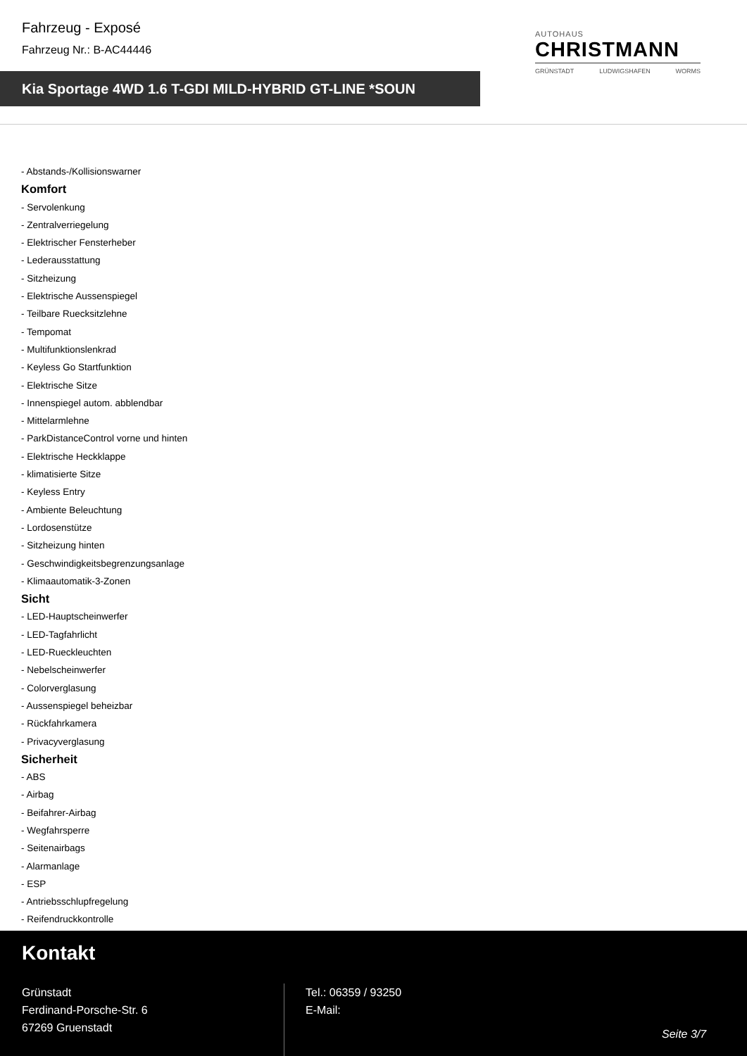Fahrzeug - Exposé
Fahrzeug Nr.: B-AC44446
Kia Sportage 4WD 1.6 T-GDI MILD-HYBRID GT-LINE *SOUN
AUTOHAUS
CHRISTMANN
GRÜNSTADT LUDWIGSHAFEN WORMS
- Abstands-/Kollisionswarner
Komfort
- Servolenkung
- Zentralverriegelung
- Elektrischer Fensterheber
- Lederausstattung
- Sitzheizung
- Elektrische Aussenspiegel
- Teilbare Ruecksitzlehne
- Tempomat
- Multifunktionslenkrad
- Keyless Go Startfunktion
- Elektrische Sitze
- Innenspiegel autom. abblendbar
- Mittelarmlehne
- ParkDistanceControl vorne und hinten
- Elektrische Heckklappe
- klimatisierte Sitze
- Keyless Entry
- Ambiente Beleuchtung
- Lordosenstütze
- Sitzheizung hinten
- Geschwindigkeitsbegrenzungsanlage
- Klimaautomatik-3-Zonen
Sicht
- LED-Hauptscheinwerfer
- LED-Tagfahrlicht
- LED-Rueckleuchten
- Nebelscheinwerfer
- Colorverglasung
- Aussenspiegel beheizbar
- Rückfahrkamera
- Privacyverglasung
Sicherheit
- ABS
- Airbag
- Beifahrer-Airbag
- Wegfahrsperre
- Seitenairbags
- Alarmanlage
- ESP
- Antriebsschlupfregelung
- Reifendruckkontrolle
Kontakt
Grünstadt
Ferdinand-Porsche-Str. 6
67269 Gruenstadt
Tel.: 06359 / 93250
E-Mail:
Seite 3/7